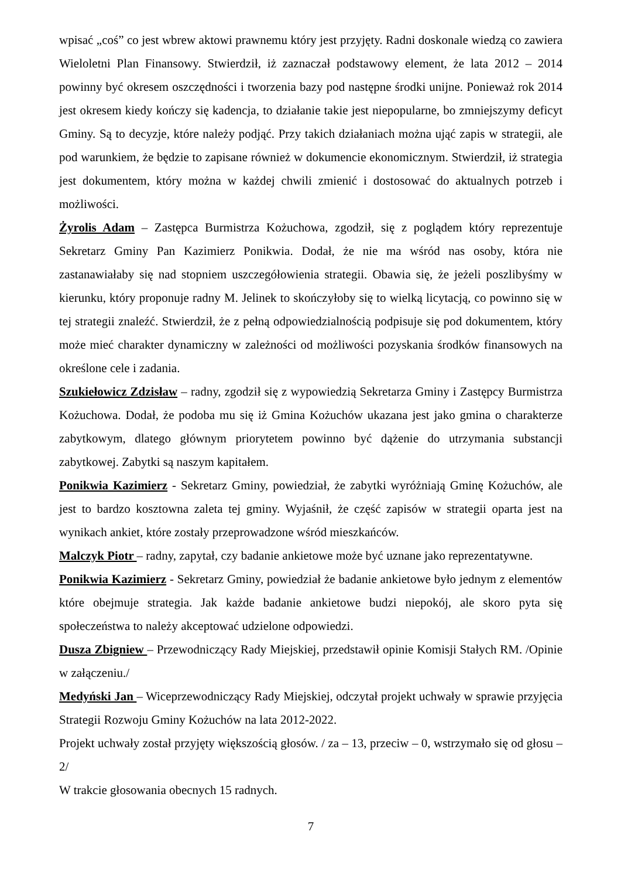wpisać „coś” co jest wbrew aktowi prawnemu który jest przyjęty. Radni doskonale wiedzą co zawiera Wieloletni Plan Finansowy. Stwierdził, iż zaznaczał podstawowy element, że lata 2012 – 2014 powinny być okresem oszczędności i tworzenia bazy pod następne środki unijne. Ponieważ rok 2014 jest okresem kiedy kończy się kadencja, to działanie takie jest niepopularne, bo zmniejszymy deficyt Gminy. Są to decyzje, które należy podjąć. Przy takich działaniach można ująć zapis w strategii, ale pod warunkiem, że będzie to zapisane również w dokumencie ekonomicznym. Stwierdził, iż strategia jest dokumentem, który można w każdej chwili zmienić i dostosować do aktualnych potrzeb i możliwości.
Żyrolis Adam – Zastępca Burmistrza Kożuchowa, zgodził, się z poglądem który reprezentuje Sekretarz Gminy Pan Kazimierz Ponikwia. Dodał, że nie ma wśród nas osoby, która nie zastanawiałaby się nad stopniem uszczegółowienia strategii. Obawia się, że jeżeli poszlibyśmy w kierunku, który proponuje radny M. Jelinek to skończyłoby się to wielką licytacją, co powinno się w tej strategii znaleźć. Stwierdził, że z pełną odpowiedzialnością podpisuje się pod dokumentem, który może mieć charakter dynamiczny w zależności od możliwości pozyskania środków finansowych na określone cele i zadania.
Szukiełowicz Zdzisław – radny, zgodził się z wypowiedzią Sekretarza Gminy i Zastępcy Burmistrza Kożuchowa. Dodał, że podoba mu się iż Gmina Kożuchów ukazana jest jako gmina o charakterze zabytkowym, dlatego głównym priorytetem powinno być dążenie do utrzymania substancji zabytkowej. Zabytki są naszym kapitałem.
Ponikwia Kazimierz - Sekretarz Gminy, powiedział, że zabytki wyróżniają Gminę Kożuchów, ale jest to bardzo kosztowna zaleta tej gminy. Wyjaśnił, że część zapisów w strategii oparta jest na wynikach ankiet, które zostały przeprowadzone wśród mieszkańców.
Malczyk Piotr – radny, zapytał, czy badanie ankietowe może być uznane jako reprezentatywne.
Ponikwia Kazimierz - Sekretarz Gminy, powiedział że badanie ankietowe było jednym z elementów które obejmuje strategia. Jak każde badanie ankietowe budzi niepokój, ale skoro pyta się społeczeństwa to należy akceptować udzielone odpowiedzi.
Dusza Zbigniew – Przewodniczący Rady Miejskiej, przedstawił opinie Komisji Stałych RM. /Opinie w załączeniu./
Medyński Jan – Wiceprzewodniczący Rady Miejskiej, odczytał projekt uchwały w sprawie przyjęcia Strategii Rozwoju Gminy Kożuchów na lata 2012-2022.
Projekt uchwały został przyjęty większością głosów. / za – 13, przeciw – 0, wstrzymało się od głosu – 2/
W trakcie głosowania obecnych 15 radnych.
7